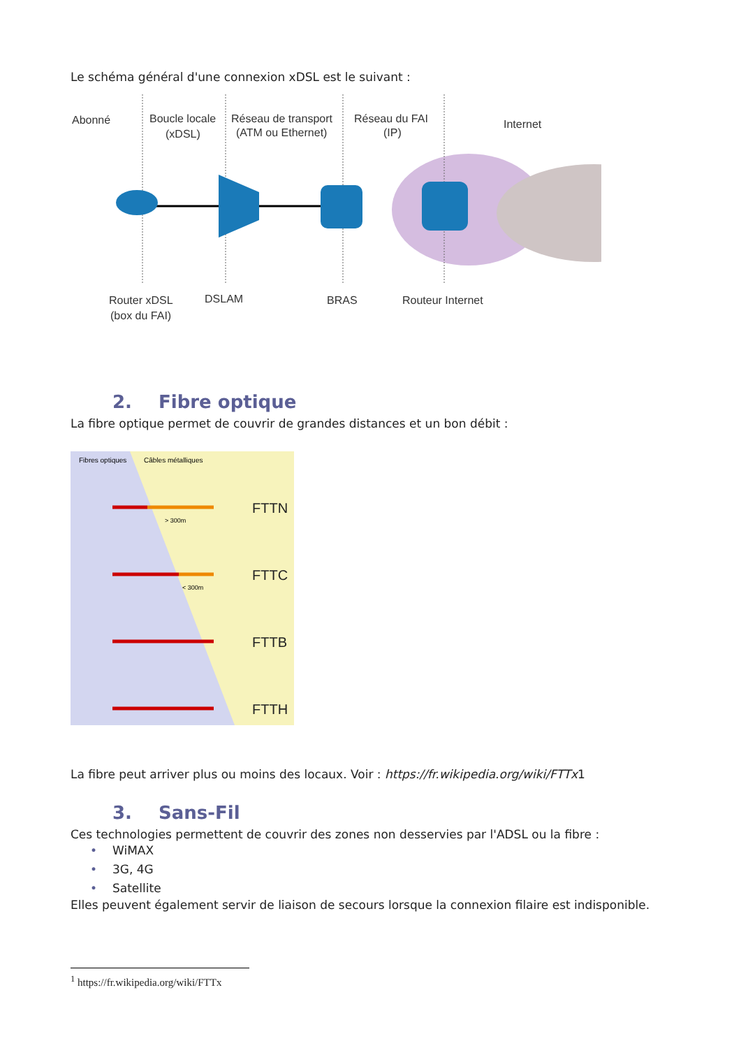Le schéma général d'une connexion xDSL est le suivant :
Abonné
Boucle locale
(xDSL)
Réseau de transport
(ATM ou Ethernet)
Réseau du FAI
(IP)
Internet
Router xDSL
(box du FAI)
DSLAM
BRAS
Routeur Internet
2. Fibre optique
La fibre optique permet de couvrir de grandes distances et un bon débit :
Fibres optiques
Câbles métalliques
FTTN
FTTC
FTTB
FTTH
> 300m
< 300m
La fibre peut arriver plus ou moins des locaux. Voir : https://fr.wikipedia.org/wiki/FTTx1
3. Sans-Fil
Ces technologies permettent de couvrir des zones non desservies par l'ADSL ou la fibre :
• WiMAX
• 3G, 4G
• Satellite
Elles peuvent également servir de liaison de secours lorsque la connexion filaire est indisponible.
<sup>1</sup> https://fr.wikipedia.org/wiki/FTTx